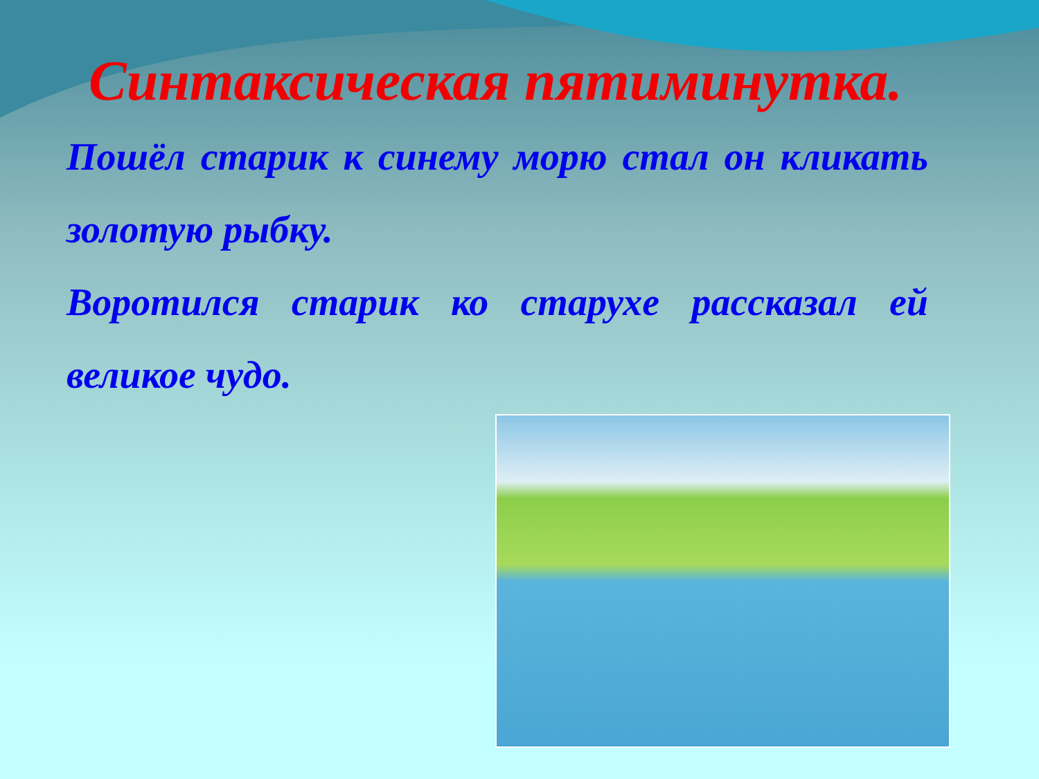Синтаксическая пятиминутка.
Пошёл старик к синему морю стал он кликать золотую рыбку.
Воротился старик ко старухе рассказал ей великое чудо.